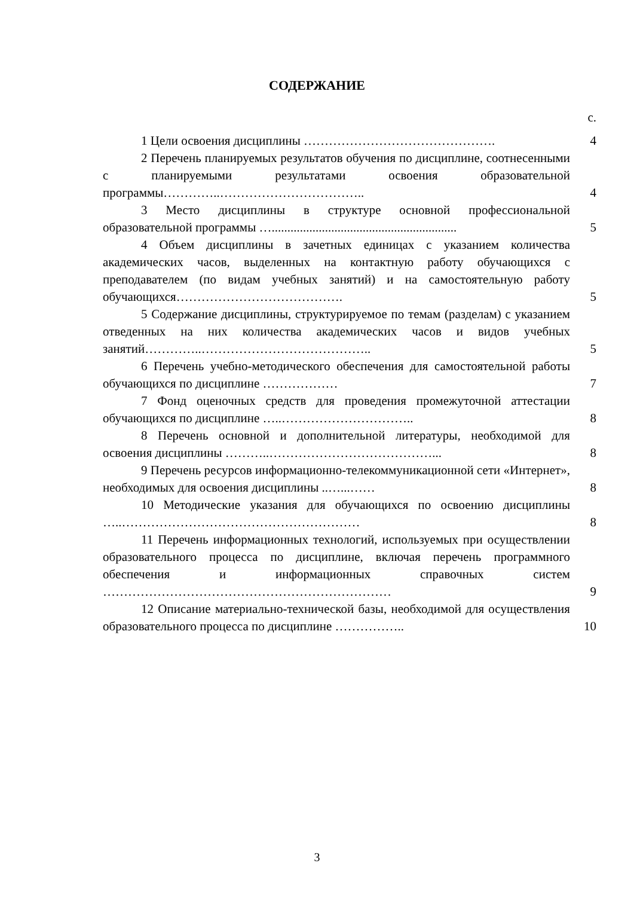СОДЕРЖАНИЕ
с.
| 1 Цели освоения дисциплины ………………………………………. | 4 |
| 2 Перечень планируемых результатов обучения по дисциплине, соотнесенными с планируемыми результатами освоения образовательной программы…………..…………………………….. | 4 |
| 3 Место дисциплины в структуре основной профессиональной образовательной программы …........................................................... | 5 |
| 4 Объем дисциплины в зачетных единицах с указанием количества академических часов, выделенных на контактную работу обучающихся с преподавателем (по видам учебных занятий) и на самостоятельную работу обучающихся…………………………………. | 5 |
| 5 Содержание дисциплины, структурируемое по темам (разделам) с указанием отведенных на них количества академических часов и видов учебных занятий…………..………………………………….. | 5 |
| 6 Перечень учебно-методического обеспечения для самостоятельной работы обучающихся по дисциплине ……………… | 7 |
| 7 Фонд оценочных средств для проведения промежуточной аттестации обучающихся по дисциплине …..………………………….. | 8 |
| 8 Перечень основной и дополнительной литературы, необходимой для освоения дисциплины ………..…………………………………... | 8 |
| 9 Перечень ресурсов информационно-телекоммуникационной сети «Интернет», необходимых для освоения дисциплины ..…...…… | 8 |
| 10 Методические указания для обучающихся по освоению дисциплины …..………………………………………………… | 8 |
| 11 Перечень информационных технологий, используемых при осуществлении образовательного процесса по дисциплине, включая перечень программного обеспечения и информационных справочных систем …………………………………………………………… | 9 |
| 12 Описание материально-технической базы, необходимой для осуществления образовательного процесса по дисциплине …………….. | 10 |
3